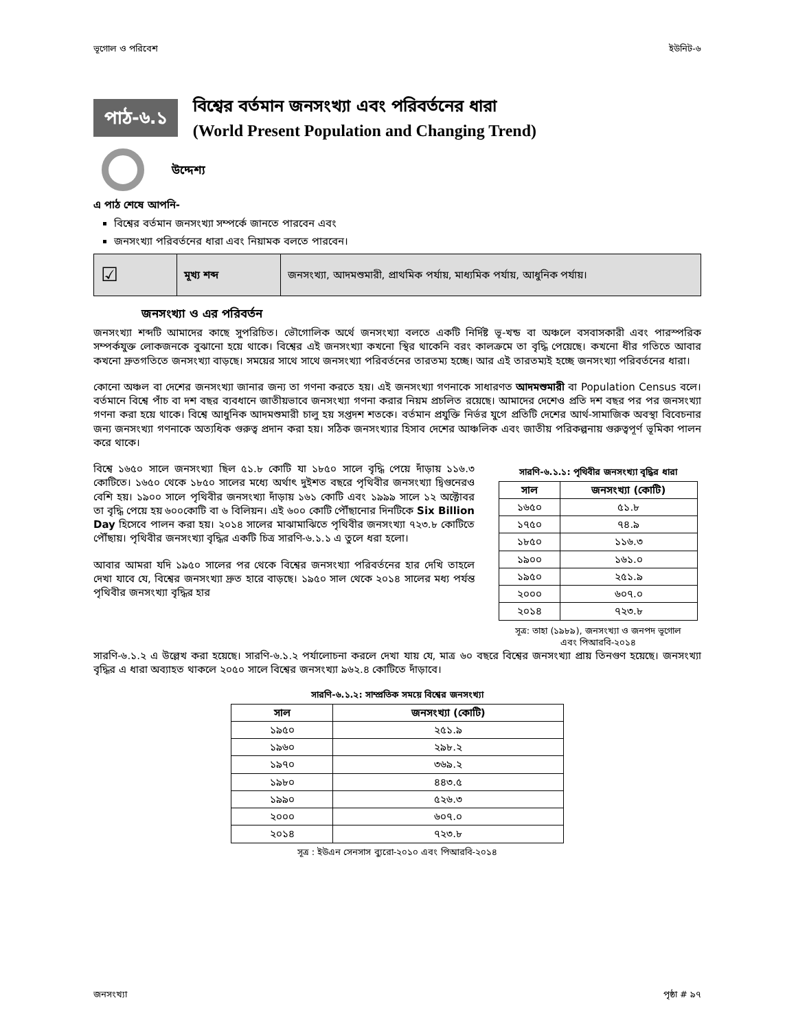ভূগোল ও পরিবেশ ইউনিট-৬
পাঠ-৬.১
বিশ্বের বর্তমান জনসংখ্যা এবং পরিবর্তনের ধারা
(World Present Population and Changing Trend)
উদ্দেশ্য
এ পাঠ শেষে আপনি-
বিশ্বের বর্তমান জনসংখ্যা সম্পর্কে জানতে পারবেন এবং
জনসংখ্যা পরিবর্তনের ধারা এবং নিয়ামক বলতে পারবেন।
| ☑ | মূখ্য শব্দ | জনসংখ্যা, আদমশুমারী, প্রাথমিক পর্যায়, মাধ্যমিক পর্যায়, আধুনিক পর্যায়। |
জনসংখ্যা ও এর পরিবর্তন
জনসংখ্যা শব্দটি আমাদের কাছে সুপরিচিত। ভৌগোলিক অর্থে জনসংখ্যা বলতে একটি নির্দিষ্ট ভূ-খন্ড বা অঞ্চলে বসবাসকারী এবং পারস্পরিক সম্পর্কযুক্ত লোকজনকে বুঝানো হয়ে থাকে। বিশ্বের এই জনসংখ্যা কখনো স্থির থাকেনি বরং কালক্রমে তা বৃদ্ধি পেয়েছে। কখনো ধীর গতিতে আবার কখনো দ্রুতগতিতে জনসংখ্যা বাড়ছে। সময়ের সাথে সাথে জনসংখ্যা পরিবর্তনের তারতম্য হচ্ছে। আর এই তারতম্যই হচ্ছে জনসংখ্যা পরিবর্তনের ধারা।
কোনো অঞ্চল বা দেশের জনসংখ্যা জানার জন্য তা গণনা করতে হয়। এই জনসংখ্যা গণনাকে সাধারণত আদমশুমারী বা Population Census বলে। বর্তমানে বিশ্বে পাঁচ বা দশ বছর ব্যবধানে জাতীয়ভাবে জনসংখ্যা গণনা করার নিয়ম প্রচলিত রয়েছে। আমাদের দেশেও প্রতি দশ বছর পর পর জনসংখ্যা গণনা করা হয়ে থাকে। বিশ্বে আধুনিক আদমশুমারী চালু হয় সপ্তদশ শতকে। বর্তমান প্রযুক্তি নির্ভর যুগে প্রতিটি দেশের আর্থ-সামাজিক অবস্থা বিবেচনার জন্য জনসংখ্যা গণনাকে অত্যধিক গুরুত্ব প্রদান করা হয়। সঠিক জনসংখ্যার হিসাব দেশের আঞ্চলিক এবং জাতীয় পরিকল্পনায় গুরুত্বপূর্ণ ভূমিকা পালন করে থাকে।
বিশ্বে ১৬৫০ সালে জনসংখ্যা ছিল ৫১.৮ কোটি যা ১৮৫০ সালে বৃদ্ধি পেয়ে দাঁড়ায় ১১৬.৩ কোটিতে। ১৬৫০ থেকে ১৮৫০ সালের মধ্যে অর্থাৎ দুইশত বছরে পৃথিবীর জনসংখ্যা দ্বিগুনেরও বেশি হয়। ১৯০০ সালে পৃথিবীর জনসংখ্যা দাঁড়ায় ১৬১ কোটি এবং ১৯৯৯ সালে ১২ অক্টোবর তা বৃদ্ধি পেয়ে হয় ৬০০কোটি বা ৬ বিলিয়ন। এই ৬০০ কোটি পৌঁছানোর দিনটিকে Six Billion Day হিসেবে পালন করা হয়। ২০১৪ সালের মাঝামাঝিতে পৃথিবীর জনসংখ্যা ৭২৩.৮ কোটিতে পৌঁছায়। পৃথিবীর জনসংখ্যা বৃদ্ধির একটি চিত্র সারণি-৬.১.১ এ তুলে ধরা হলো।
আবার আমরা যদি ১৯৫০ সালের পর থেকে বিশ্বের জনসংখ্যা পরিবর্তনের হার দেখি তাহলে দেখা যাবে যে, বিশ্বের জনসংখ্যা দ্রুত হারে বাড়ছে। ১৯৫০ সাল থেকে ২০১৪ সালের মধ্য পর্যন্ত পৃথিবীর জনসংখ্যা বৃদ্ধির হার
সারণি-৬.১.১: পৃথিবীর জনসংখ্যা বৃদ্ধির ধারা
| সাল | জনসংখ্যা (কোটি) |
| --- | --- |
| ১৬৫০ | ৫১.৮ |
| ১৭৫০ | ৭৪.৯ |
| ১৮৫০ | ১১৬.৩ |
| ১৯০০ | ১৬১.০ |
| ১৯৫০ | ২৫১.৯ |
| ২০০০ | ৬০৭.০ |
| ২০১৪ | ৭২৩.৮ |
সূত্র: তাহা (১৯৮৯), জনসংখ্যা ও জনপদ ভূগোল
এবং পিআরবি-২০১৪
সারণি-৬.১.২ এ উল্লেখ করা হয়েছে। সারণি-৬.১.২ পর্যালোচনা করলে দেখা যায় যে, মাত্র ৬০ বছরে বিশ্বের জনসংখ্যা প্রায় তিনগুণ হয়েছে। জনসংখ্যা বৃদ্ধির এ ধারা অব্যাহত থাকলে ২০৫০ সালে বিশ্বের জনসংখ্যা ৯৬২.৪ কোটিতে দাঁড়াবে।
সারণি-৬.১.২: সাম্প্রতিক সময়ে বিশ্বের জনসংখ্যা
| সাল | জনসংখ্যা (কোটি) |
| --- | --- |
| ১৯৫০ | ২৫১.৯ |
| ১৯৬০ | ২৯৮.২ |
| ১৯৭০ | ৩৬৯.২ |
| ১৯৮০ | ৪৪৩.৫ |
| ১৯৯০ | ৫২৬.৩ |
| ২০০০ | ৬০৭.০ |
| ২০১৪ | ৭২৩.৮ |
সূত্র : ইউএন সেনসাস ব্যুরো-২০১০ এবং পিআরবি-২০১৪
জনসংখ্যা পৃষ্ঠা # ৯৭